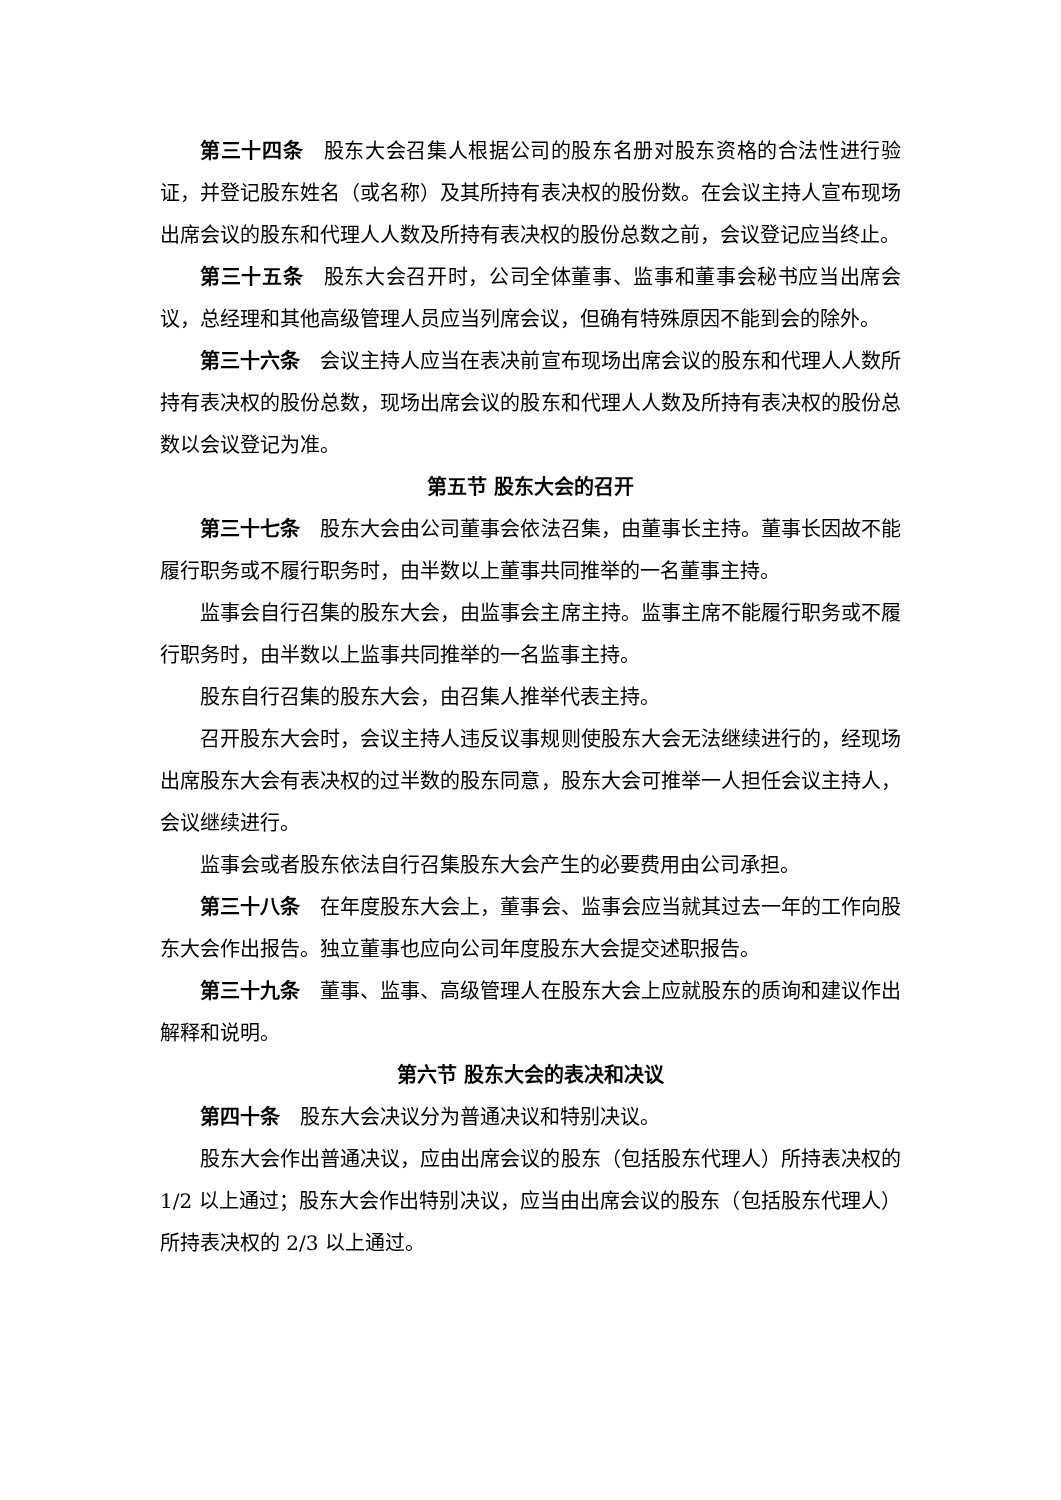第三十四条　股东大会召集人根据公司的股东名册对股东资格的合法性进行验证，并登记股东姓名（或名称）及其所持有表决权的股份数。在会议主持人宣布现场出席会议的股东和代理人人数及所持有表决权的股份总数之前，会议登记应当终止。
第三十五条　股东大会召开时，公司全体董事、监事和董事会秘书应当出席会议，总经理和其他高级管理人员应当列席会议，但确有特殊原因不能到会的除外。
第三十六条　会议主持人应当在表决前宣布现场出席会议的股东和代理人人数所持有表决权的股份总数，现场出席会议的股东和代理人人数及所持有表决权的股份总数以会议登记为准。
第五节 股东大会的召开
第三十七条　股东大会由公司董事会依法召集，由董事长主持。董事长因故不能履行职务或不履行职务时，由半数以上董事共同推举的一名董事主持。
监事会自行召集的股东大会，由监事会主席主持。监事主席不能履行职务或不履行职务时，由半数以上监事共同推举的一名监事主持。
股东自行召集的股东大会，由召集人推举代表主持。
召开股东大会时，会议主持人违反议事规则使股东大会无法继续进行的，经现场出席股东大会有表决权的过半数的股东同意，股东大会可推举一人担任会议主持人，会议继续进行。
监事会或者股东依法自行召集股东大会产生的必要费用由公司承担。
第三十八条　在年度股东大会上，董事会、监事会应当就其过去一年的工作向股东大会作出报告。独立董事也应向公司年度股东大会提交述职报告。
第三十九条　董事、监事、高级管理人在股东大会上应就股东的质询和建议作出解释和说明。
第六节 股东大会的表决和决议
第四十条　股东大会决议分为普通决议和特别决议。
股东大会作出普通决议，应由出席会议的股东（包括股东代理人）所持表决权的 1/2 以上通过；股东大会作出特别决议，应当由出席会议的股东（包括股东代理人）所持表决权的 2/3 以上通过。